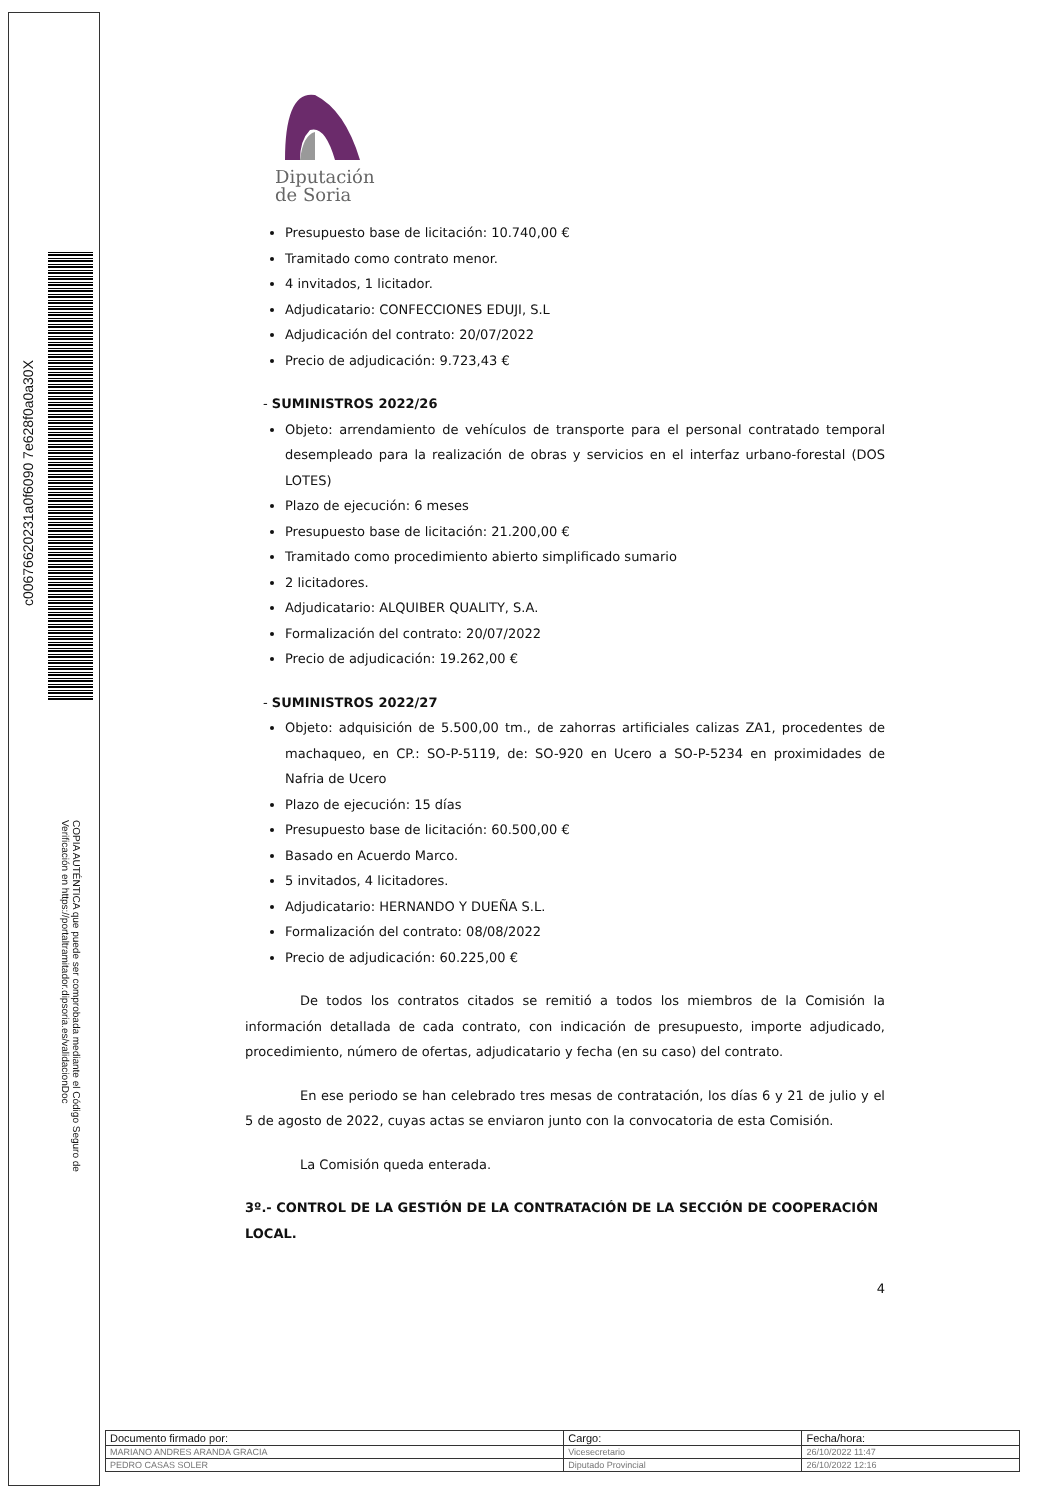c00676620231a0f6090 7e628f0a0a30X
COPIA AUTÉNTICA que puede ser comprobada mediante el Código Seguro de Verificación en https://portaltramitador.dipsoria.es/validacionDoc
Diputación
de Soria
Presupuesto base de licitación: 10.740,00 €
Tramitado como contrato menor.
4 invitados, 1 licitador.
Adjudicatario: CONFECCIONES EDUJI, S.L
Adjudicación del contrato: 20/07/2022
Precio de adjudicación: 9.723,43 €
- SUMINISTROS 2022/26
Objeto: arrendamiento de vehículos de transporte para el personal contratado temporal desempleado para la realización de obras y servicios en el interfaz urbano-forestal (DOS LOTES)
Plazo de ejecución: 6 meses
Presupuesto base de licitación: 21.200,00 €
Tramitado como procedimiento abierto simplificado sumario
2 licitadores.
Adjudicatario: ALQUIBER QUALITY, S.A.
Formalización del contrato: 20/07/2022
Precio de adjudicación: 19.262,00 €
- SUMINISTROS 2022/27
Objeto: adquisición de 5.500,00 tm., de zahorras artificiales calizas ZA1, procedentes de machaqueo, en CP.: SO-P-5119, de: SO-920 en Ucero a SO-P-5234 en proximidades de Nafria de Ucero
Plazo de ejecución: 15 días
Presupuesto base de licitación: 60.500,00 €
Basado en Acuerdo Marco.
5 invitados, 4 licitadores.
Adjudicatario: HERNANDO Y DUEÑA S.L.
Formalización del contrato: 08/08/2022
Precio de adjudicación: 60.225,00 €
De todos los contratos citados se remitió a todos los miembros de la Comisión la información detallada de cada contrato, con indicación de presupuesto, importe adjudicado, procedimiento, número de ofertas, adjudicatario y fecha (en su caso) del contrato.
En ese periodo se han celebrado tres mesas de contratación, los días 6 y 21 de julio y el 5 de agosto de 2022, cuyas actas se enviaron junto con la convocatoria de esta Comisión.
La Comisión queda enterada.
3º.- CONTROL DE LA GESTIÓN DE LA CONTRATACIÓN DE LA SECCIÓN DE COOPERACIÓN LOCAL.
4
| Documento firmado por: | Cargo: | Fecha/hora: |
| MARIANO ANDRES ARANDA GRACIA | Vicesecretario | 26/10/2022 11:47 |
| PEDRO CASAS SOLER | Diputado Provincial | 26/10/2022 12:16 |